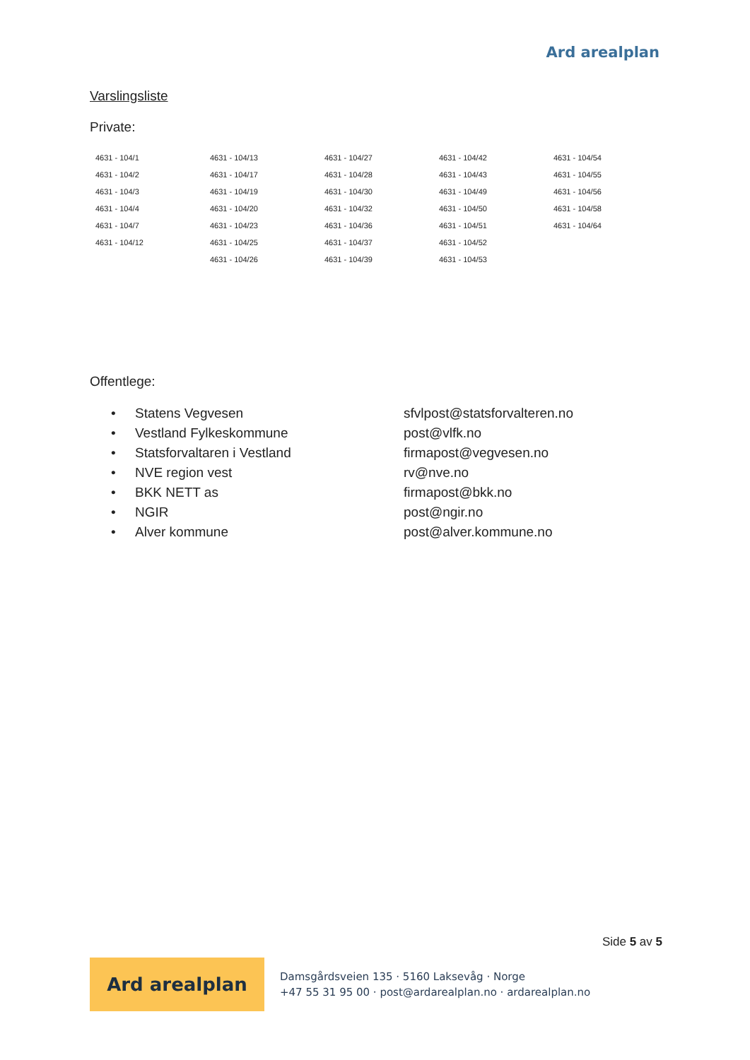Ard arealplan
Varslingsliste
Private:
| 4631 - 104/1 | 4631 - 104/13 | 4631 - 104/27 | 4631 - 104/42 | 4631 - 104/54 |
| 4631 - 104/2 | 4631 - 104/17 | 4631 - 104/28 | 4631 - 104/43 | 4631 - 104/55 |
| 4631 - 104/3 | 4631 - 104/19 | 4631 - 104/30 | 4631 - 104/49 | 4631 - 104/56 |
| 4631 - 104/4 | 4631 - 104/20 | 4631 - 104/32 | 4631 - 104/50 | 4631 - 104/58 |
| 4631 - 104/7 | 4631 - 104/23 | 4631 - 104/36 | 4631 - 104/51 | 4631 - 104/64 |
| 4631 - 104/12 | 4631 - 104/25 | 4631 - 104/37 | 4631 - 104/52 | |
| | 4631 - 104/26 | 4631 - 104/39 | 4631 - 104/53 | |
Offentlege:
| • | Statens Vegvesen | sfvlpost@statsforvalteren.no |
| • | Vestland Fylkeskommune | post@vlfk.no |
| • | Statsforvaltaren i Vestland | firmapost@vegvesen.no |
| • | NVE region vest | rv@nve.no |
| • | BKK NETT as | firmapost@bkk.no |
| • | NGIR | post@ngir.no |
| • | Alver kommune | post@alver.kommune.no |
Side 5 av 5
Ard arealplan
Damsgårdsveien 135 · 5160 Laksevåg · Norge
+47 55 31 95 00 · post@ardarealplan.no · ardarealplan.no